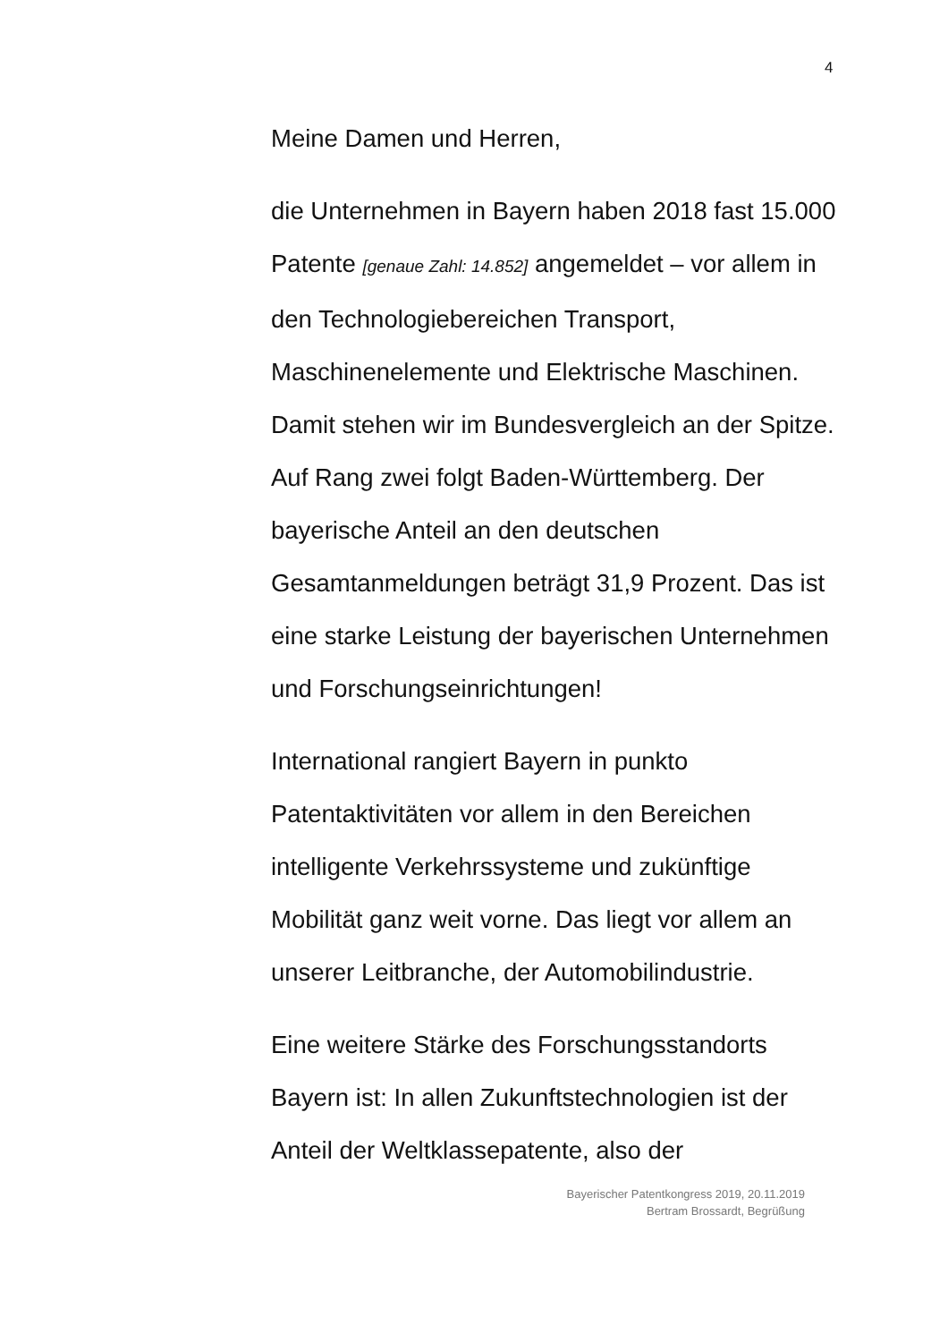4
Meine Damen und Herren,
die Unternehmen in Bayern haben 2018 fast 15.000 Patente [genaue Zahl: 14.852] angemeldet – vor allem in den Technologiebereichen Transport, Maschinenelemente und Elektrische Maschinen. Damit stehen wir im Bundesvergleich an der Spitze. Auf Rang zwei folgt Baden-Württemberg. Der bayerische Anteil an den deutschen Gesamtanmeldungen beträgt 31,9 Prozent. Das ist eine starke Leistung der bayerischen Unternehmen und Forschungseinrichtungen!
International rangiert Bayern in punkto Patentaktivitäten vor allem in den Bereichen intelligente Verkehrssysteme und zukünftige Mobilität ganz weit vorne. Das liegt vor allem an unserer Leitbranche, der Automobilindustrie.
Eine weitere Stärke des Forschungsstandorts Bayern ist: In allen Zukunftstechnologien ist der Anteil der Weltklassepatente, also der
Bayerischer Patentkongress 2019, 20.11.2019
Bertram Brossardt, Begrüßung